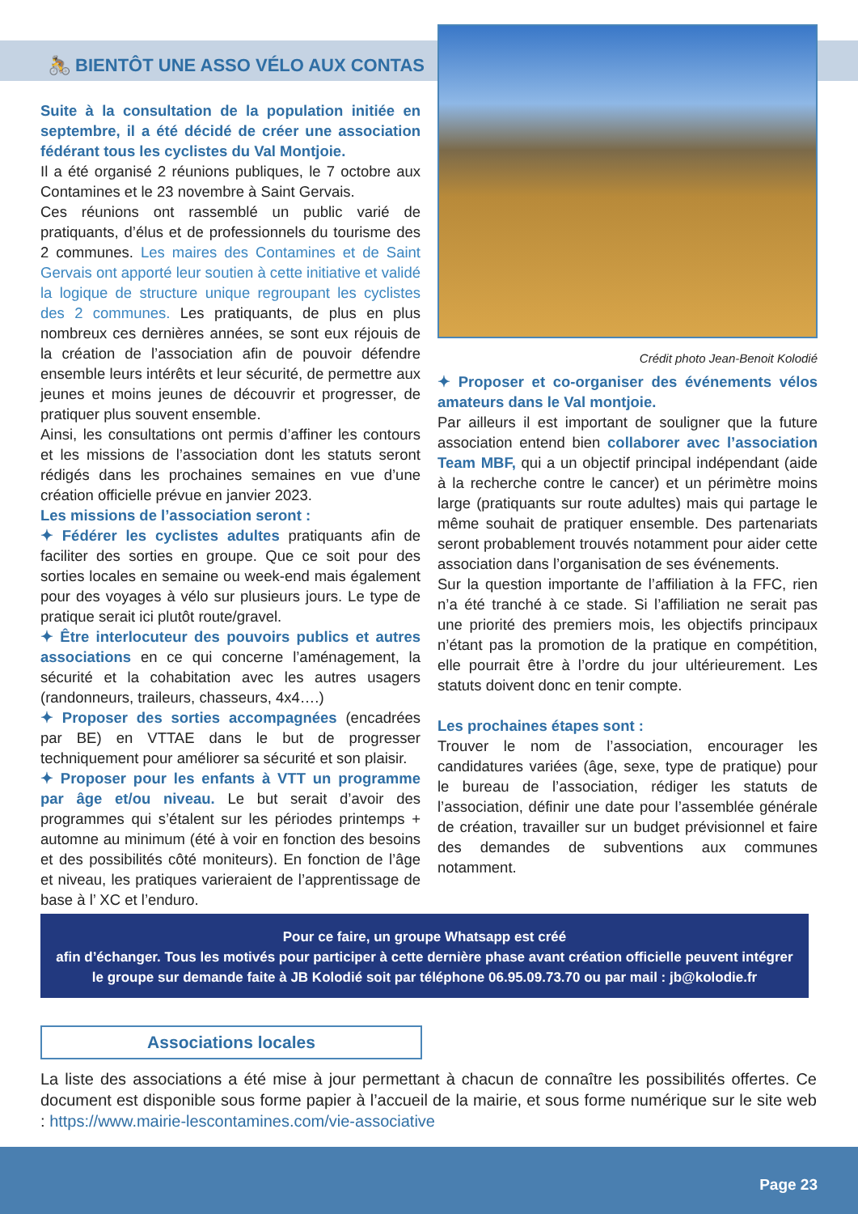🚴 BIENTÔT UNE ASSO VÉLO AUX CONTAS
Suite à la consultation de la population initiée en septembre, il a été décidé de créer une association fédérant tous les cyclistes du Val Montjoie.
Il a été organisé 2 réunions publiques, le 7 octobre aux Contamines et le 23 novembre à Saint Gervais.
Ces réunions ont rassemblé un public varié de pratiquants, d’élus et de professionnels du tourisme des 2 communes. Les maires des Contamines et de Saint Gervais ont apporté leur soutien à cette initiative et validé la logique de structure unique regroupant les cyclistes des 2 communes. Les pratiquants, de plus en plus nombreux ces dernières années, se sont eux réjouis de la création de l’association afin de pouvoir défendre ensemble leurs intérêts et leur sécurité, de permettre aux jeunes et moins jeunes de découvrir et progresser, de pratiquer plus souvent ensemble.
Ainsi, les consultations ont permis d’affiner les contours et les missions de l’association dont les statuts seront rédigés dans les prochaines semaines en vue d’une création officielle prévue en janvier 2023.
Les missions de l’association seront :
✦ Fédérer les cyclistes adultes pratiquants afin de faciliter des sorties en groupe. Que ce soit pour des sorties locales en semaine ou week-end mais également pour des voyages à vélo sur plusieurs jours. Le type de pratique serait ici plutôt route/gravel.
✦ Être interlocuteur des pouvoirs publics et autres associations en ce qui concerne l’aménagement, la sécurité et la cohabitation avec les autres usagers (randonneurs, traileurs, chasseurs, 4x4….)
✦ Proposer des sorties accompagnées (encadrées par BE) en VTTAE dans le but de progresser techniquement pour améliorer sa sécurité et son plaisir.
✦ Proposer pour les enfants à VTT un programme par âge et/ou niveau. Le but serait d’avoir des programmes qui s’étalent sur les périodes printemps + automne au minimum (été à voir en fonction des besoins et des possibilités côté moniteurs). En fonction de l’âge et niveau, les pratiques varieraient de l’apprentissage de base à l’ XC et l’enduro.
Crédit photo Jean-Benoit Kolodié
✦ Proposer et co-organiser des événements vélos amateurs dans le Val montjoie.
Par ailleurs il est important de souligner que la future association entend bien collaborer avec l’association Team MBF, qui a un objectif principal indépendant (aide à la recherche contre le cancer) et un périmètre moins large (pratiquants sur route adultes) mais qui partage le même souhait de pratiquer ensemble. Des partenariats seront probablement trouvés notamment pour aider cette association dans l’organisation de ses événements.
Sur la question importante de l’affiliation à la FFC, rien n’a été tranché à ce stade. Si l’affiliation ne serait pas une priorité des premiers mois, les objectifs principaux n’étant pas la promotion de la pratique en compétition, elle pourrait être à l’ordre du jour ultérieurement. Les statuts doivent donc en tenir compte.
Les prochaines étapes sont :
Trouver le nom de l’association, encourager les candidatures variées (âge, sexe, type de pratique) pour le bureau de l’association, rédiger les statuts de l’association, définir une date pour l’assemblée générale de création, travailler sur un budget prévisionnel et faire des demandes de subventions aux communes notamment.
Pour ce faire, un groupe Whatsapp est créé
afin d’échanger. Tous les motivés pour participer à cette dernière phase avant création officielle peuvent intégrer
le groupe sur demande faite à JB Kolodié soit par téléphone 06.95.09.73.70 ou par mail : jb@kolodie.fr
Associations locales
La liste des associations a été mise à jour permettant à chacun de connaître les possibilités offertes. Ce document est disponible sous forme papier à l’accueil de la mairie, et sous forme numérique sur le site web : https://www.mairie-lescontamines.com/vie-associative
Page 23